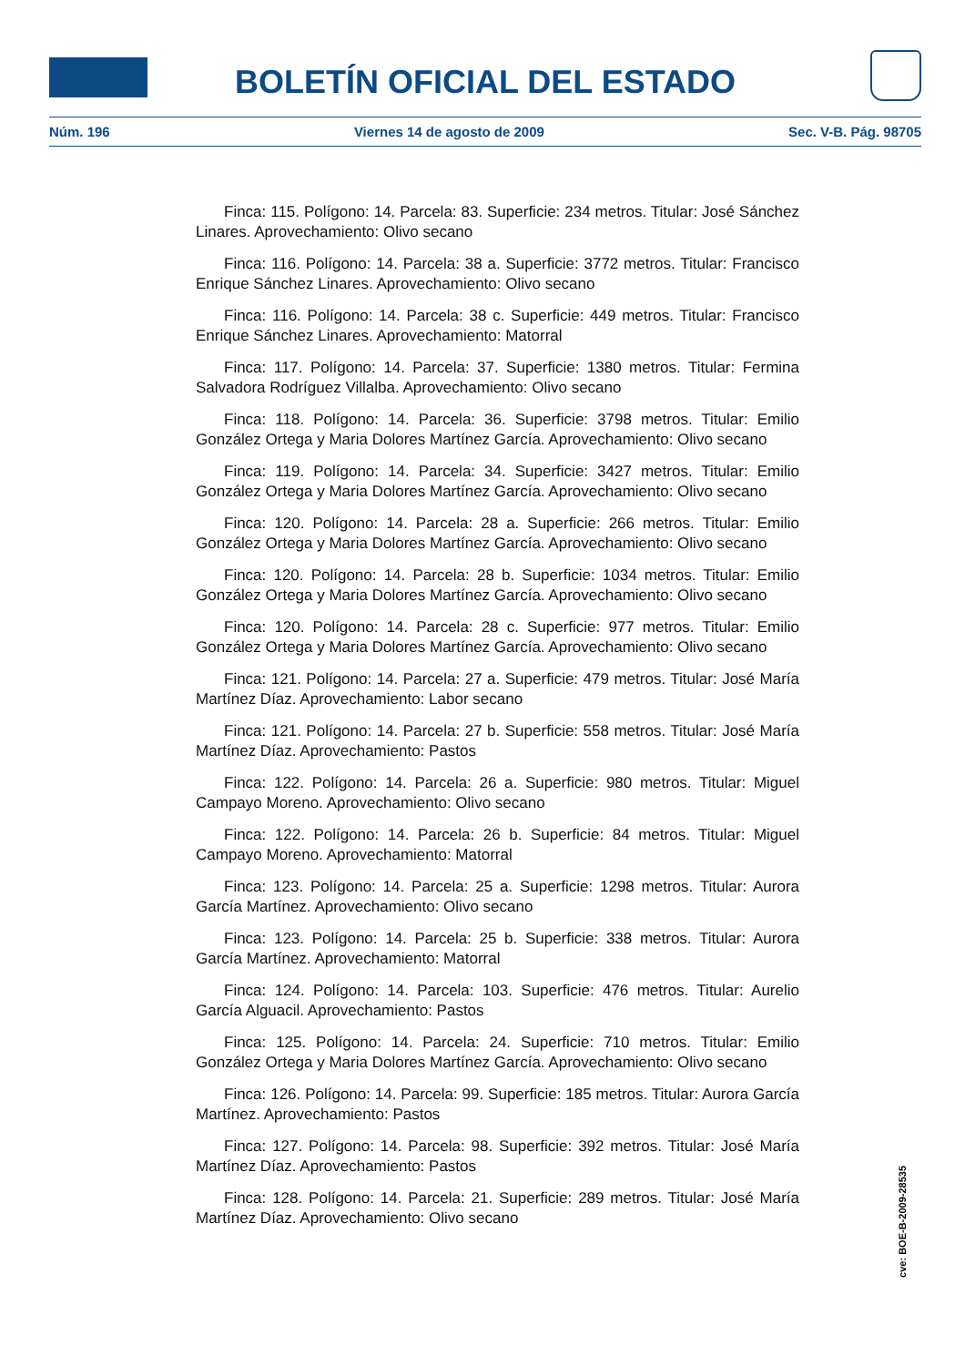BOLETÍN OFICIAL DEL ESTADO
Núm. 196 Viernes 14 de agosto de 2009 Sec. V-B. Pág. 98705
Finca: 115. Polígono: 14. Parcela: 83. Superficie: 234 metros. Titular: José Sánchez Linares. Aprovechamiento: Olivo secano
Finca: 116. Polígono: 14. Parcela: 38 a. Superficie: 3772 metros. Titular: Francisco Enrique Sánchez Linares. Aprovechamiento: Olivo secano
Finca: 116. Polígono: 14. Parcela: 38 c. Superficie: 449 metros. Titular: Francisco Enrique Sánchez Linares. Aprovechamiento: Matorral
Finca: 117. Polígono: 14. Parcela: 37. Superficie: 1380 metros. Titular: Fermina Salvadora Rodríguez Villalba. Aprovechamiento: Olivo secano
Finca: 118. Polígono: 14. Parcela: 36. Superficie: 3798 metros. Titular: Emilio González Ortega y Maria Dolores Martínez García. Aprovechamiento: Olivo secano
Finca: 119. Polígono: 14. Parcela: 34. Superficie: 3427 metros. Titular: Emilio González Ortega y Maria Dolores Martínez García. Aprovechamiento: Olivo secano
Finca: 120. Polígono: 14. Parcela: 28 a. Superficie: 266 metros. Titular: Emilio González Ortega y Maria Dolores Martínez García. Aprovechamiento: Olivo secano
Finca: 120. Polígono: 14. Parcela: 28 b. Superficie: 1034 metros. Titular: Emilio González Ortega y Maria Dolores Martínez García. Aprovechamiento: Olivo secano
Finca: 120. Polígono: 14. Parcela: 28 c. Superficie: 977 metros. Titular: Emilio González Ortega y Maria Dolores Martínez García. Aprovechamiento: Olivo secano
Finca: 121. Polígono: 14. Parcela: 27 a. Superficie: 479 metros. Titular: José María Martínez Díaz. Aprovechamiento: Labor secano
Finca: 121. Polígono: 14. Parcela: 27 b. Superficie: 558 metros. Titular: José María Martínez Díaz. Aprovechamiento: Pastos
Finca: 122. Polígono: 14. Parcela: 26 a. Superficie: 980 metros. Titular: Miguel Campayo Moreno. Aprovechamiento: Olivo secano
Finca: 122. Polígono: 14. Parcela: 26 b. Superficie: 84 metros. Titular: Miguel Campayo Moreno. Aprovechamiento: Matorral
Finca: 123. Polígono: 14. Parcela: 25 a. Superficie: 1298 metros. Titular: Aurora García Martínez. Aprovechamiento: Olivo secano
Finca: 123. Polígono: 14. Parcela: 25 b. Superficie: 338 metros. Titular: Aurora García Martínez. Aprovechamiento: Matorral
Finca: 124. Polígono: 14. Parcela: 103. Superficie: 476 metros. Titular: Aurelio García Alguacil. Aprovechamiento: Pastos
Finca: 125. Polígono: 14. Parcela: 24. Superficie: 710 metros. Titular: Emilio González Ortega y Maria Dolores Martínez García. Aprovechamiento: Olivo secano
Finca: 126. Polígono: 14. Parcela: 99. Superficie: 185 metros. Titular: Aurora García Martínez. Aprovechamiento: Pastos
Finca: 127. Polígono: 14. Parcela: 98. Superficie: 392 metros. Titular: José María Martínez Díaz. Aprovechamiento: Pastos
Finca: 128. Polígono: 14. Parcela: 21. Superficie: 289 metros. Titular: José María Martínez Díaz. Aprovechamiento: Olivo secano
cve: BOE-B-2009-28535